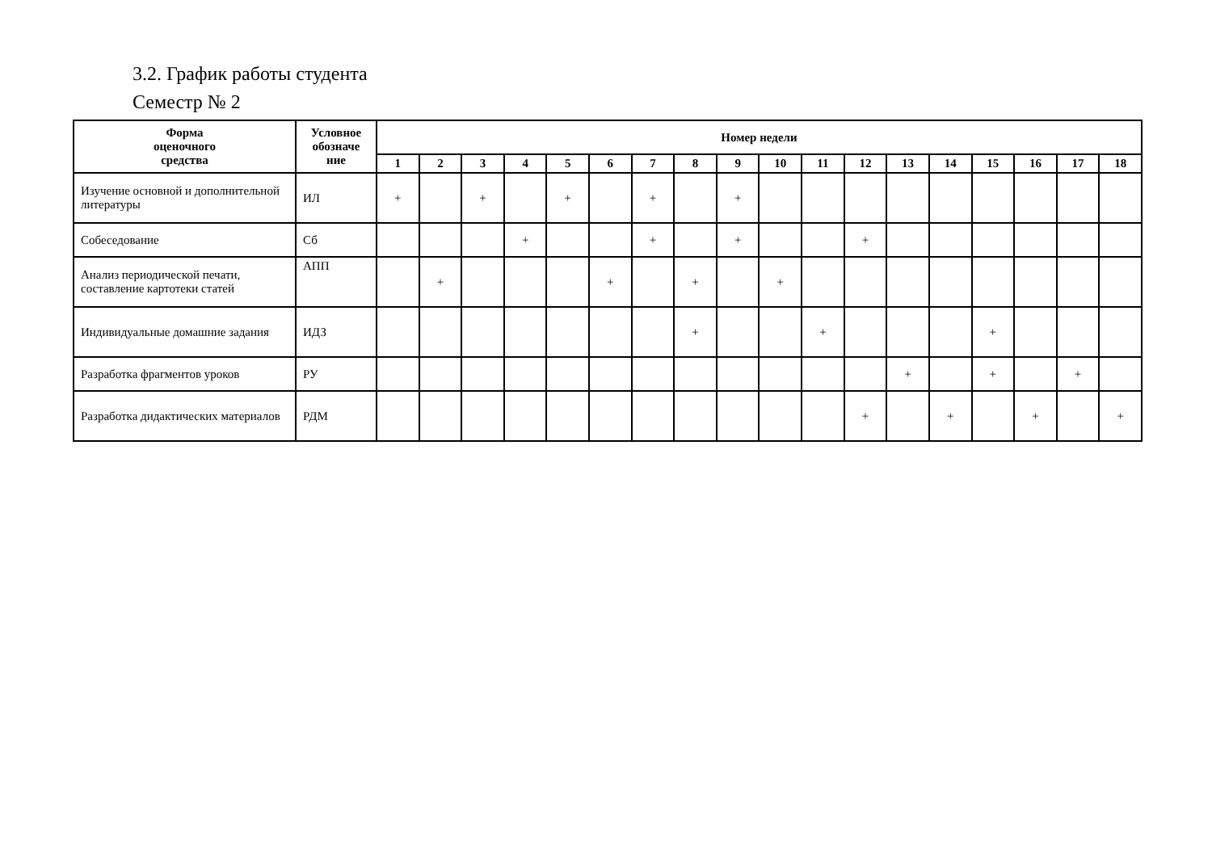3.2. График работы студента
Семестр № 2
| Форма оценочного средства | Условное обозначе ние | Номер недели | | | | | | | | | | | | | | | | | |
| --- | --- | --- | --- | --- | --- | --- | --- | --- | --- | --- | --- | --- | --- | --- | --- | --- | --- | --- | --- |
| | | 1 | 2 | 3 | 4 | 5 | 6 | 7 | 8 | 9 | 10 | 11 | 12 | 13 | 14 | 15 | 16 | 17 | 18 |
| Изучение основной и дополнительной литературы | ИЛ | + | | + | | + | | + | | + | | | | | | | | | |
| Собеседование | Сб | | | | + | | | + | | + | | | + | | | | | | |
| Анализ периодической печати, составление картотеки статей | АПП | | + | | | | + | | + | | + | | | | | | | | |
| Индивидуальные домашние задания | ИДЗ | | | | | | | | + | | | + | | | | + | | | |
| Разработка фрагментов уроков | РУ | | | | | | | | | | | | | + | | + | | + | |
| Разработка дидактических материалов | РДМ | | | | | | | | | | | | + | | + | | + | | + |